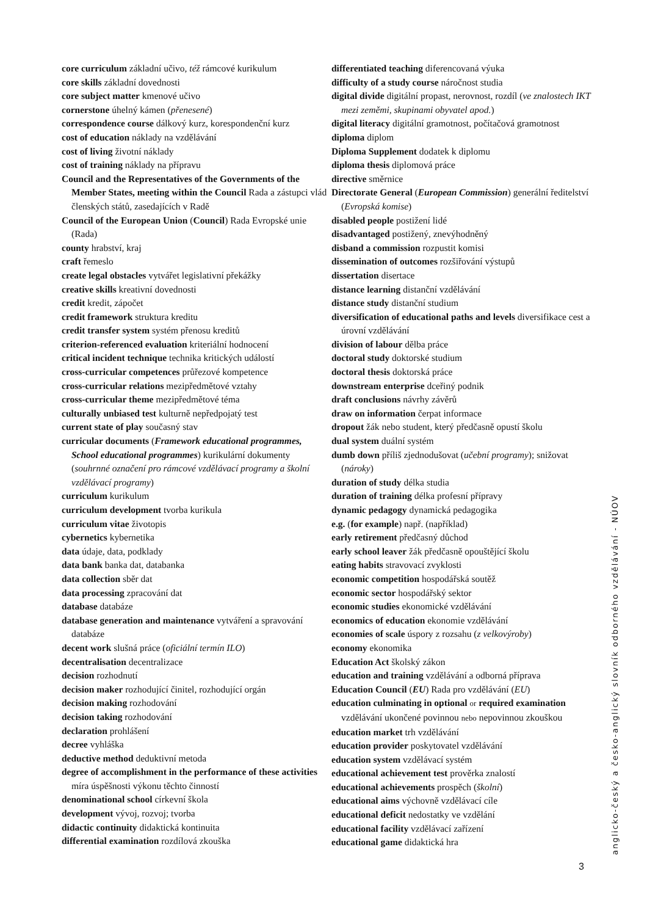core curriculum základní učivo, též rámcové kurikulum
core skills základní dovednosti
core subject matter kmenové učivo
cornerstone úhelný kámen (přenesené)
correspondence course dálkový kurz, korespondenční kurz
cost of education náklady na vzdělávání
cost of living životní náklady
cost of training náklady na přípravu
Council and the Representatives of the Governments of the Member States, meeting within the Council Rada a zástupci vlád členských států, zasedajících v Radě
Council of the European Union (Council) Rada Evropské unie (Rada)
county hrabství, kraj
craft řemeslo
create legal obstacles vytvářet legislativní překážky
creative skills kreativní dovednosti
credit kredit, zápočet
credit framework struktura kreditu
credit transfer system systém přenosu kreditů
criterion-referenced evaluation kriteriální hodnocení
critical incident technique technika kritických událostí
cross-curricular competences průřezové kompetence
cross-curricular relations mezipředmětové vztahy
cross-curricular theme mezipředmětové téma
culturally unbiased test kulturně nepředpojatý test
current state of play současný stav
curricular documents (Framework educational programmes, School educational programmes) kurikulární dokumenty (souhrnné označení pro rámcové vzdělávací programy a školní vzdělávací programy)
curriculum kurikulum
curriculum development tvorba kurikula
curriculum vitae životopis
cybernetics kybernetika
data údaje, data, podklady
data bank banka dat, databanka
data collection sběr dat
data processing zpracování dat
database databáze
database generation and maintenance vytváření a spravování databáze
decent work slušná práce (oficiální termín ILO)
decentralisation decentralizace
decision rozhodnutí
decision maker rozhodující činitel, rozhodující orgán
decision making rozhodování
decision taking rozhodování
declaration prohlášení
decree vyhláška
deductive method deduktivní metoda
degree of accomplishment in the performance of these activities míra úspěšnosti výkonu těchto činností
denominational school církevní škola
development vývoj, rozvoj; tvorba
didactic continuity didaktická kontinuita
differential examination rozdílová zkouška
differentiated teaching diferencovaná výuka
difficulty of a study course náročnost studia
digital divide digitální propast, nerovnost, rozdíl (ve znalostech IKT mezi zeměmi, skupinami obyvatel apod.)
digital literacy digitální gramotnost, počítačová gramotnost
diploma diplom
Diploma Supplement dodatek k diplomu
diploma thesis diplomová práce
directive směrnice
Directorate General (European Commission) generální ředitelství (Evropská komise)
disabled people postižení lidé
disadvantaged postižený, znevýhodněný
disband a commission rozpustit komisi
dissemination of outcomes rozšiřování výstupů
dissertation disertace
distance learning distanční vzdělávání
distance study distanční studium
diversification of educational paths and levels diversifikace cest a úrovní vzdělávání
division of labour dělba práce
doctoral study doktorské studium
doctoral thesis doktorská práce
downstream enterprise dceřiný podnik
draft conclusions návrhy závěrů
draw on information čerpat informace
dropout žák nebo student, který předčasně opustí školu
dual system duální systém
dumb down příliš zjednodušovat (učební programy); snižovat (nároky)
duration of study délka studia
duration of training délka profesní přípravy
dynamic pedagogy dynamická pedagogika
e.g. (for example) např. (například)
early retirement předčasný důchod
early school leaver žák předčasně opouštějící školu
eating habits stravovací zvyklosti
economic competition hospodářská soutěž
economic sector hospodářský sektor
economic studies ekonomické vzdělávání
economics of education ekonomie vzdělávání
economies of scale úspory z rozsahu (z velkovýroby)
economy ekonomika
Education Act školský zákon
education and training vzdělávání a odborná příprava
Education Council (EU) Rada pro vzdělávání (EU)
education culminating in optional or required examination vzdělávání ukončené povinnou nebo nepovinnou zkouškou
education market trh vzdělávání
education provider poskytovatel vzdělávání
education system vzdělávací systém
educational achievement test prověrka znalostí
educational achievements prospěch (školní)
educational aims výchovně vzdělávací cíle
educational deficit nedostatky ve vzdělání
educational facility vzdělávací zařízení
educational game didaktická hra
anglicko-český a česko-anglický slovník odborného vzdělávání - NÚOV
3